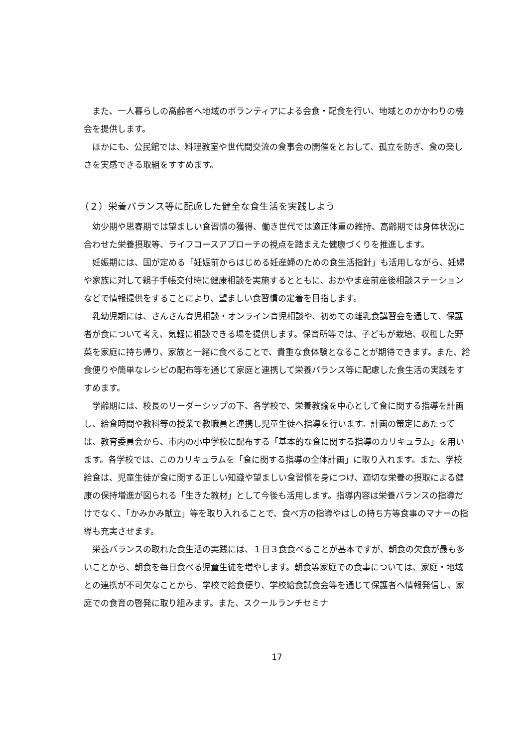また、一人暮らしの高齢者へ地域のボランティアによる会食・配食を行い、地域とのかかわりの機会を提供します。
ほかにも、公民館では、料理教室や世代間交流の食事会の開催をとおして、孤立を防ぎ、食の楽しさを実感できる取組をすすめます。
（２）栄養バランス等に配慮した健全な食生活を実践しよう
幼少期や思春期では望ましい食習慣の獲得、働き世代では適正体重の維持、高齢期では身体状況に合わせた栄養摂取等、ライフコースアプローチの視点を踏まえた健康づくりを推進します。
妊娠期には、国が定める「妊娠前からはじめる妊産婦のための食生活指針」も活用しながら、妊婦や家族に対して親子手帳交付時に健康相談を実施するとともに、おかやま産前産後相談ステーションなどで情報提供をすることにより、望ましい食習慣の定着を目指します。
乳幼児期には、さんさん育児相談・オンライン育児相談や、初めての離乳食講習会を通して、保護者が食について考え、気軽に相談できる場を提供します。保育所等では、子どもが栽培、収穫した野菜を家庭に持ち帰り、家族と一緒に食べることで、貴重な食体験となることが期待できます。また、給食便りや簡単なレシピの配布等を通じて家庭と連携して栄養バランス等に配慮した食生活の実践をすすめます。
学齢期には、校長のリーダーシップの下、各学校で、栄養教諭を中心として食に関する指導を計画し、給食時間や教科等の授業で教職員と連携し児童生徒へ指導を行います。計画の策定にあたっては、教育委員会から、市内の小中学校に配布する「基本的な食に関する指導のカリキュラム」を用います。各学校では、このカリキュラムを「食に関する指導の全体計画」に取り入れます。また、学校給食は、児童生徒が食に関する正しい知識や望ましい食習慣を身につけ、適切な栄養の摂取による健康の保持増進が図られる「生きた教材」として今後も活用します。指導内容は栄養バランスの指導だけでなく、「かみかみ献立」等を取り入れることで、食べ方の指導やはしの持ち方等食事のマナーの指導も充実させます。
栄養バランスの取れた食生活の実践には、１日３食食べることが基本ですが、朝食の欠食が最も多いことから、朝食を毎日食べる児童生徒を増やします。朝食等家庭での食事については、家庭・地域との連携が不可欠なことから、学校で給食便り、学校給食試食会等を通じて保護者へ情報発信し、家庭での食育の啓発に取り組みます。また、スクールランチセミナ
17